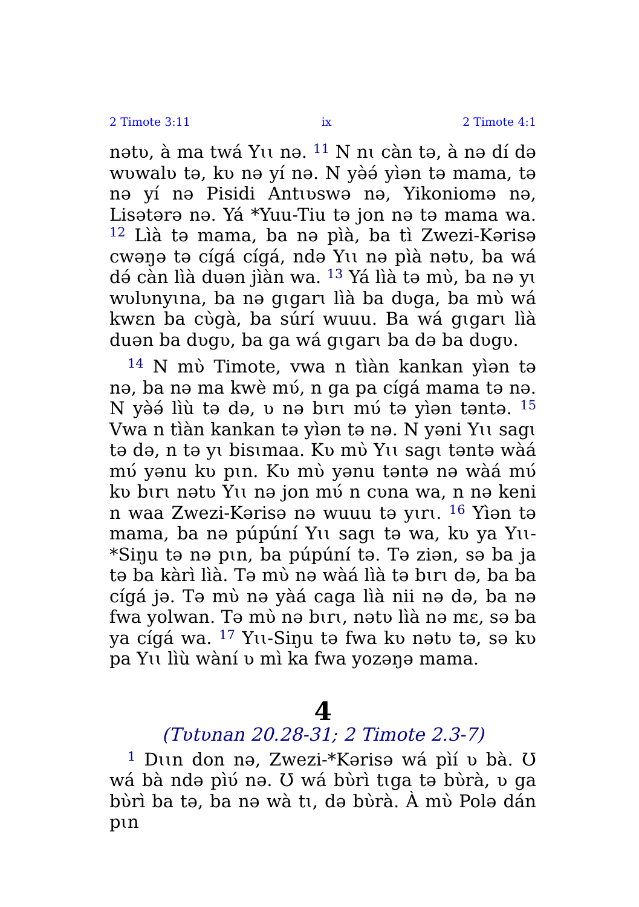2 Timote 3:11 ix 2 Timote 4:1
nətʋ, à ma twá Yɩɩ nə. <sup>11</sup> N nɩ càn tə, à nə dí də wʋwalʋ tə, kʋ nə yí nə. N yə̀ə́ yìən tə mama, tə nə yí nə Pisidi Antɩʋswə nə, Yikoniomə nə, Lisətərə nə. Yá *Yuu-Tiu tə jon nə tə mama wa. <sup>12</sup> Lìà tə mama, ba nə pìà, ba tì Zwezi-Kərisə cwəŋə tə cígá cígá, ndə Yɩɩ nə pìà nətʋ, ba wá də́ càn lìà duən jìàn wa. <sup>13</sup> Yá lìà tə mʋ̀, ba nə yɩ wʋlʋnyɩna, ba nə gɩgarɩ lìà ba dʋga, ba mʋ̀ wá kwɛn ba cʋ̀gà, ba súrí wuuu. Ba wá gɩgarɩ lìà duən ba dʋgʋ, ba ga wá gɩgarɩ ba də ba dʋgʋ.
<sup>14</sup> N mʋ̀ Timote, vwa n tìàn kankan yìən tə nə, ba nə ma kwè mʋ́, n ga pa cígá mama tə nə. N yə̀ə́ lìù tə də, ʋ nə bɩrɩ mʋ́ tə yìən təntə. <sup>15</sup> Vwa n tìàn kankan tə yìən tə nə. N yəni Yɩɩ sagɩ tə də, n tə yɩ bisɩmaa. Kʋ mʋ̀ Yɩɩ sagɩ təntə wàá mʋ́ yənu kʋ pɩn. Kʋ mʋ̀ yənu təntə nə wàá mʋ́ kʋ bɩrɩ nətʋ Yɩɩ nə jon mʋ́ n cʋna wa, n nə keni n waa Zwezi-Kərisə nə wuuu tə yɩrɩ. <sup>16</sup> Yìən tə mama, ba nə púpúní Yɩɩ sagɩ tə wa, kʋ ya Yɩɩ-*Siŋu tə nə pɩn, ba púpúní tə. Tə ziən, sə ba ja tə ba kàrì lìà. Tə mʋ̀ nə wàá lìà tə bɩrɩ də, ba ba cígá jə. Tə mʋ̀ nə yàá caga lìà nii nə də, ba nə fwa yolwan. Tə mʋ̀ nə bɩrɩ, nətʋ lìà nə mɛ, sə ba ya cígá wa. <sup>17</sup> Yɩɩ-Siŋu tə fwa kʋ nətʋ tə, sə kʋ pa Yɩɩ lìù wàní ʋ mì ka fwa yozəŋə mama.
4
(Tʋtʋnan 20.28-31; 2 Timote 2.3-7)
<sup>1</sup> Dɩɩn don nə, Zwezi-*Kərisə wá pìí ʋ bà. Ʊ wá bà ndə pìʋ́ nə. Ʊ wá bʋ̀rì tɩga tə bʋ̀rà, ʋ ga bʋ̀rì ba tə, ba nə wà tɩ, də bʋ̀rà. À mʋ̀ Polə dán pɩn